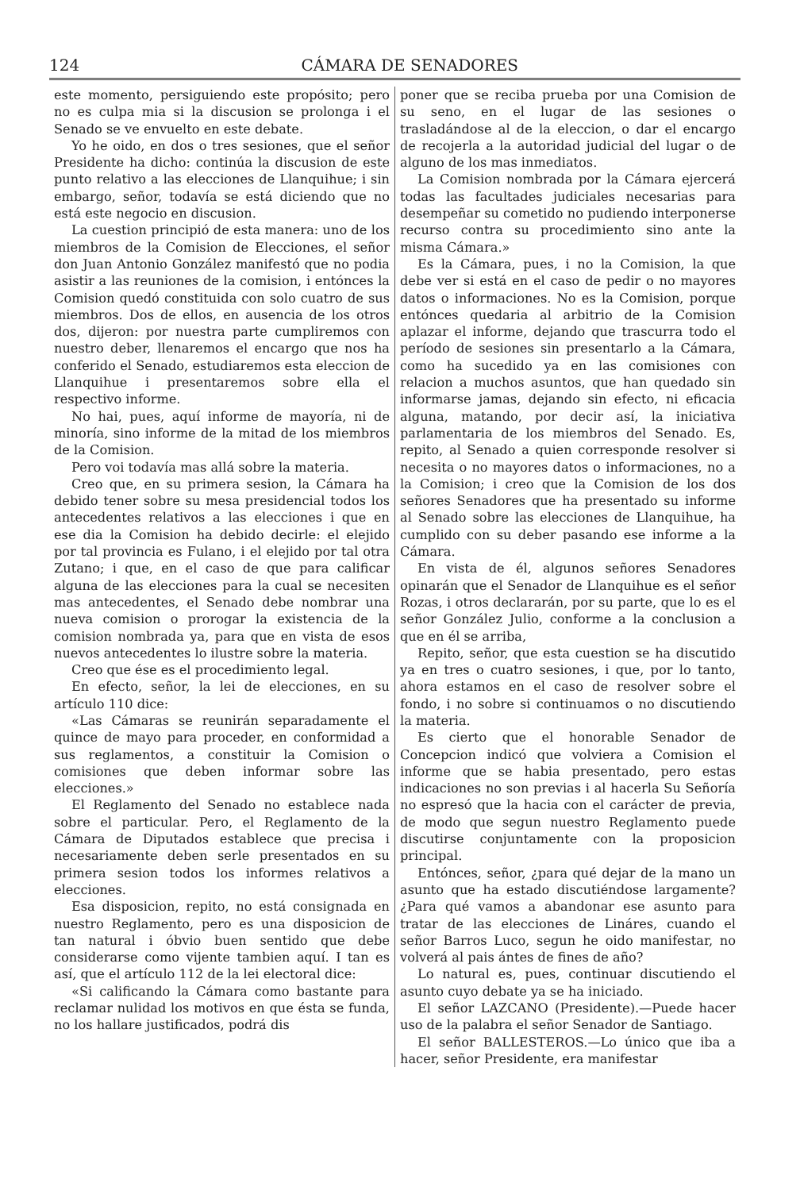124 CÁMARA DE SENADORES
este momento, persiguiendo este propósito; pero no es culpa mia si la discusion se prolonga i el Senado se ve envuelto en este debate.
Yo he oido, en dos o tres sesiones, que el señor Presidente ha dicho: continúa la discusion de este punto relativo a las elecciones de Llanquihue; i sin embargo, señor, todavía se está diciendo que no está este negocio en discusion.
La cuestion principió de esta manera: uno de los miembros de la Comision de Elecciones, el señor don Juan Antonio González manifestó que no podia asistir a las reuniones de la comision, i entónces la Comision quedó constituida con solo cuatro de sus miembros. Dos de ellos, en ausencia de los otros dos, dijeron: por nuestra parte cumpliremos con nuestro deber, llenaremos el encargo que nos ha conferido el Senado, estudiaremos esta eleccion de Llanquihue i presentaremos sobre ella el respectivo informe.
No hai, pues, aquí informe de mayoría, ni de minoría, sino informe de la mitad de los miembros de la Comision.
Pero voi todavía mas allá sobre la materia.
Creo que, en su primera sesion, la Cámara ha debido tener sobre su mesa presidencial todos los antecedentes relativos a las elecciones i que en ese dia la Comision ha debido decirle: el elejido por tal provincia es Fulano, i el elejido por tal otra Zutano; i que, en el caso de que para calificar alguna de las elecciones para la cual se necesiten mas antecedentes, el Senado debe nombrar una nueva comision o prorogar la existencia de la comision nombrada ya, para que en vista de esos nuevos antecedentes lo ilustre sobre la materia.
Creo que ése es el procedimiento legal.
En efecto, señor, la lei de elecciones, en su artículo 110 dice:
«Las Cámaras se reunirán separadamente el quince de mayo para proceder, en conformidad a sus reglamentos, a constituir la Comision o comisiones que deben informar sobre las elecciones.»
El Reglamento del Senado no establece nada sobre el particular. Pero, el Reglamento de la Cámara de Diputados establece que precisa i necesariamente deben serle presentados en su primera sesion todos los informes relativos a elecciones.
Esa disposicion, repito, no está consignada en nuestro Reglamento, pero es una disposicion de tan natural i óbvio buen sentido que debe considerarse como vijente tambien aquí. I tan es así, que el artículo 112 de la lei electoral dice:
«Si calificando la Cámara como bastante para reclamar nulidad los motivos en que ésta se funda, no los hallare justificados, podrá dis
poner que se reciba prueba por una Comision de su seno, en el lugar de las sesiones o trasladándose al de la eleccion, o dar el encargo de recojerla a la autoridad judicial del lugar o de alguno de los mas inmediatos.
La Comision nombrada por la Cámara ejercerá todas las facultades judiciales necesarias para desempeñar su cometido no pudiendo interponerse recurso contra su procedimiento sino ante la misma Cámara.»
Es la Cámara, pues, i no la Comision, la que debe ver si está en el caso de pedir o no mayores datos o informaciones. No es la Comision, porque entónces quedaria al arbitrio de la Comision aplazar el informe, dejando que trascurra todo el período de sesiones sin presentarlo a la Cámara, como ha sucedido ya en las comisiones con relacion a muchos asuntos, que han quedado sin informarse jamas, dejando sin efecto, ni eficacia alguna, matando, por decir así, la iniciativa parlamentaria de los miembros del Senado. Es, repito, al Senado a quien corresponde resolver si necesita o no mayores datos o informaciones, no a la Comision; i creo que la Comision de los dos señores Senadores que ha presentado su informe al Senado sobre las elecciones de Llanquihue, ha cumplido con su deber pasando ese informe a la Cámara.
En vista de él, algunos señores Senadores opinarán que el Senador de Llanquihue es el señor Rozas, i otros declararán, por su parte, que lo es el señor González Julio, conforme a la conclusion a que en él se arriba,
Repito, señor, que esta cuestion se ha discutido ya en tres o cuatro sesiones, i que, por lo tanto, ahora estamos en el caso de resolver sobre el fondo, i no sobre si continuamos o no discutiendo la materia.
Es cierto que el honorable Senador de Concepcion indicó que volviera a Comision el informe que se habia presentado, pero estas indicaciones no son previas i al hacerla Su Señoría no espresó que la hacia con el carácter de previa, de modo que segun nuestro Reglamento puede discutirse conjuntamente con la proposicion principal.
Entónces, señor, ¿para qué dejar de la mano un asunto que ha estado discutiéndose largamente? ¿Para qué vamos a abandonar ese asunto para tratar de las elecciones de Lináres, cuando el señor Barros Luco, segun he oido manifestar, no volverá al pais ántes de fines de año?
Lo natural es, pues, continuar discutiendo el asunto cuyo debate ya se ha iniciado.
El señor LAZCANO (Presidente).—Puede hacer uso de la palabra el señor Senador de Santiago.
El señor BALLESTEROS.—Lo único que iba a hacer, señor Presidente, era manifestar